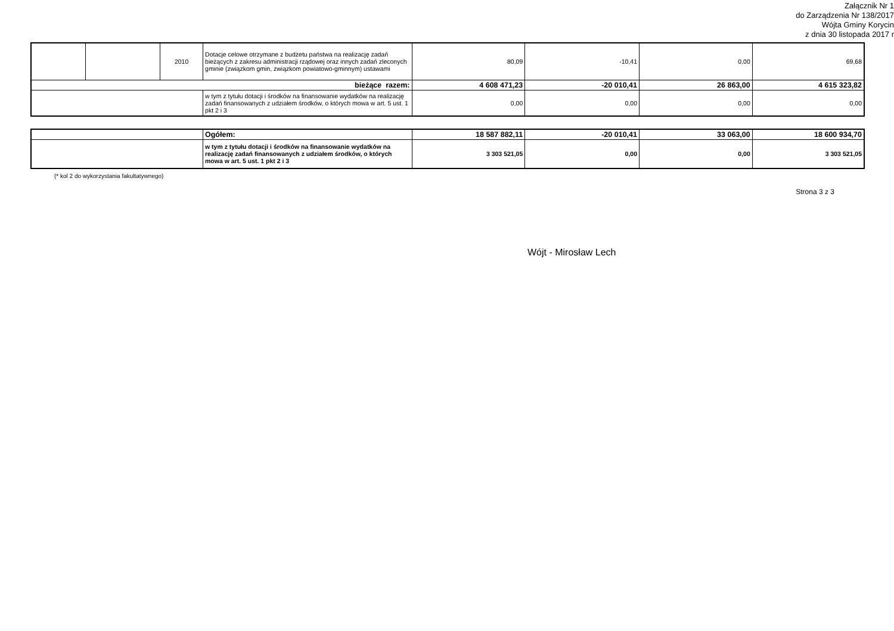Załącznik Nr 1
do Zarządzenia Nr 138/2017
Wójta Gminy Korycin
z dnia 30 listopada 2017 r
| | | 2010 | Dotacje celowe otrzymane z budżetu państwa na realizację zadań bieżących z zakresu administracji rządowej oraz innych zadań zleconych gminie (związkom gmin, związkom powiatowo-gminnym) ustawami | 80,09 | -10,41 | 0,00 | 69,68 |
| bieżące razem: | | | | 4 608 471,23 | -20 010,41 | 26 863,00 | 4 615 323,82 |
| | | | w tym z tytułu dotacji i środków na finansowanie wydatków na realizację zadań finansowanych z udziałem środków, o których mowa w art. 5 ust. 1 pkt 2 i 3 | 0,00 | 0,00 | 0,00 | 0,00 |
| | Ogółem: | 18 587 882,11 | -20 010,41 | 33 063,00 | 18 600 934,70 |
| | w tym z tytułu dotacji i środków na finansowanie wydatków na realizację zadań finansowanych z udziałem środków, o których mowa w art. 5 ust. 1 pkt 2 i 3 | 3 303 521,05 | 0,00 | 0,00 | 3 303 521,05 |
(* kol 2 do wykorzystania fakultatywnego)
Strona 3 z 3
Wójt - Mirosław Lech